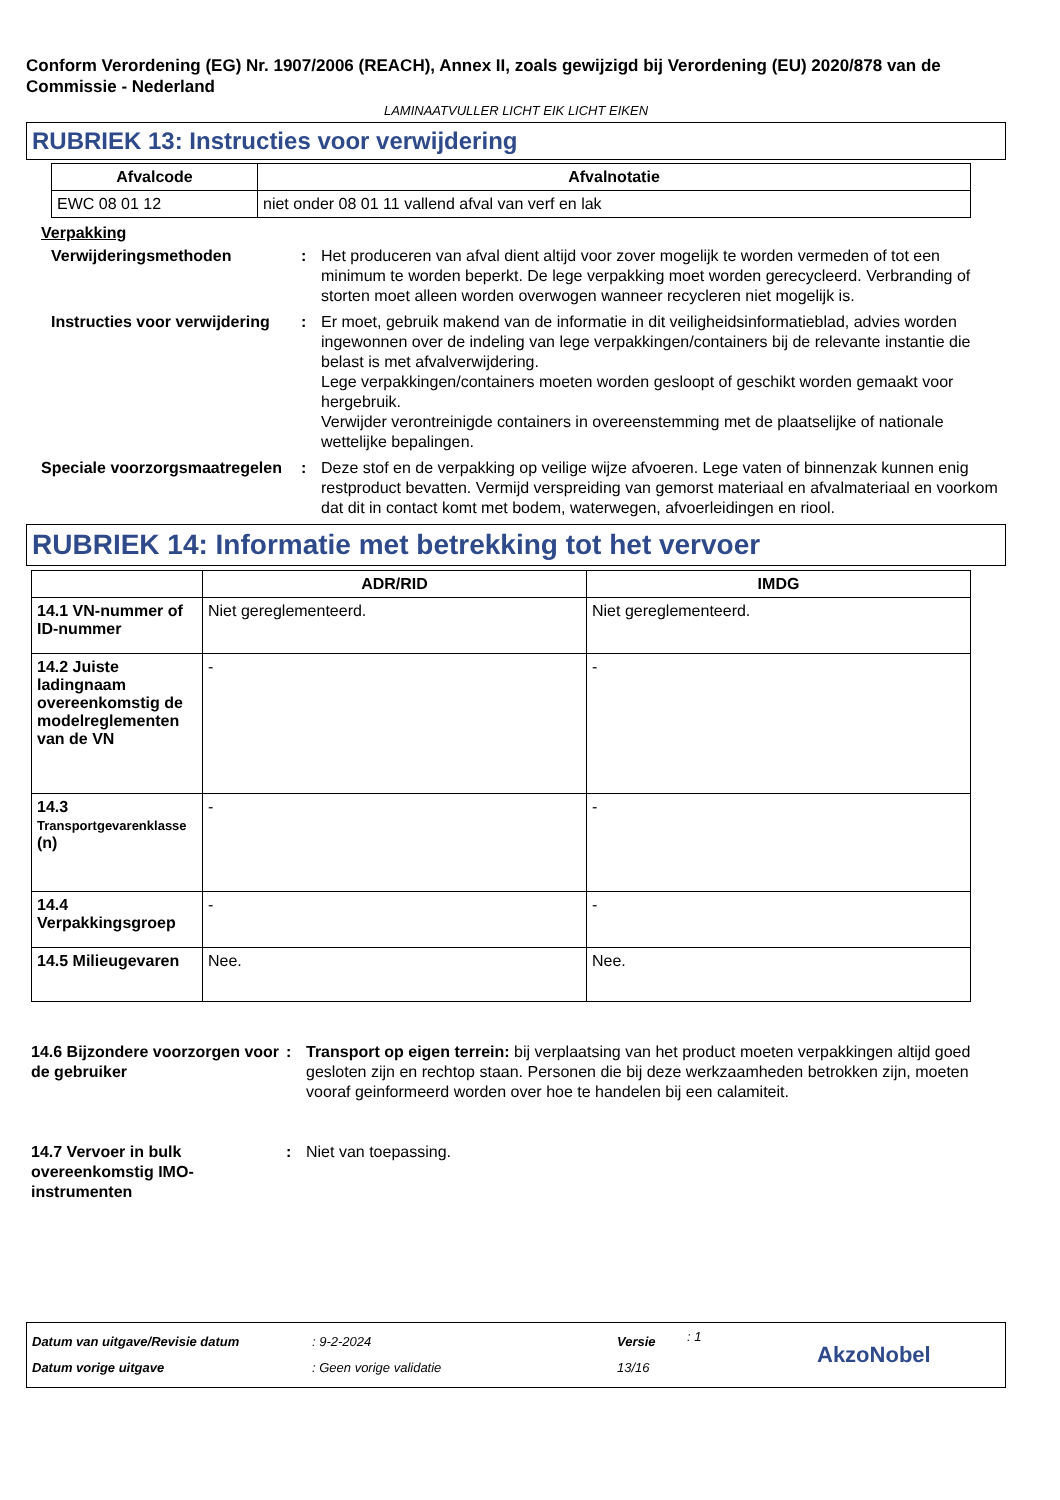Conform Verordening (EG) Nr. 1907/2006 (REACH), Annex II, zoals gewijzigd bij Verordening (EU) 2020/878 van de Commissie - Nederland
LAMINAATVULLER LICHT EIK LICHT EIKEN
RUBRIEK 13: Instructies voor verwijdering
| Afvalcode | Afvalnotatie |
| --- | --- |
| EWC 08 01 12 | niet onder 08 01 11 vallend afval van verf en lak |
Verpakking
Verwijderingsmethoden : Het produceren van afval dient altijd voor zover mogelijk te worden vermeden of tot een minimum te worden beperkt. De lege verpakking moet worden gerecycleerd. Verbranding of storten moet alleen worden overwogen wanneer recycleren niet mogelijk is.
Instructies voor verwijdering
: Er moet, gebruik makend van de informatie in dit veiligheidsinformatieblad, advies worden ingewonnen over de indeling van lege verpakkingen/containers bij de relevante instantie die belast is met afvalverwijdering.
Lege verpakkingen/containers moeten worden gesloopt of geschikt worden gemaakt voor hergebruik.
Verwijder verontreinigde containers in overeenstemming met de plaatselijke of nationale wettelijke bepalingen.
Speciale voorzorgsmaatregelen
: Deze stof en de verpakking op veilige wijze afvoeren. Lege vaten of binnenzak kunnen enig restproduct bevatten. Vermijd verspreiding van gemorst materiaal en afvalmateriaal en voorkom dat dit in contact komt met bodem, waterwegen, afvoerleidingen en riool.
RUBRIEK 14: Informatie met betrekking tot het vervoer
| | ADR/RID | IMDG |
| --- | --- | --- |
| 14.1 VN-nummer of ID-nummer | Niet gereglementeerd. | Niet gereglementeerd. |
| 14.2 Juiste ladingnaam overeenkomstig de modelreglementen van de VN | - | - |
| 14.3 Transportgevarenklasse (n) | - | - |
| 14.4 Verpakkingsgroep | - | - |
| 14.5 Milieugevaren | Nee. | Nee. |
14.6 Bijzondere voorzorgen voor de gebruiker
: Transport op eigen terrein: bij verplaatsing van het product moeten verpakkingen altijd goed gesloten zijn en rechtop staan. Personen die bij deze werkzaamheden betrokken zijn, moeten vooraf geinformeerd worden over hoe te handelen bij een calamiteit.
14.7 Vervoer in bulk overeenkomstig IMO-instrumenten
: Niet van toepassing.
Datum van uitgave/Revisie datum
Datum vorige uitgave
: 9-2-2024
: Geen vorige validatie
Versie
13/16
: 1
AkzoNobel